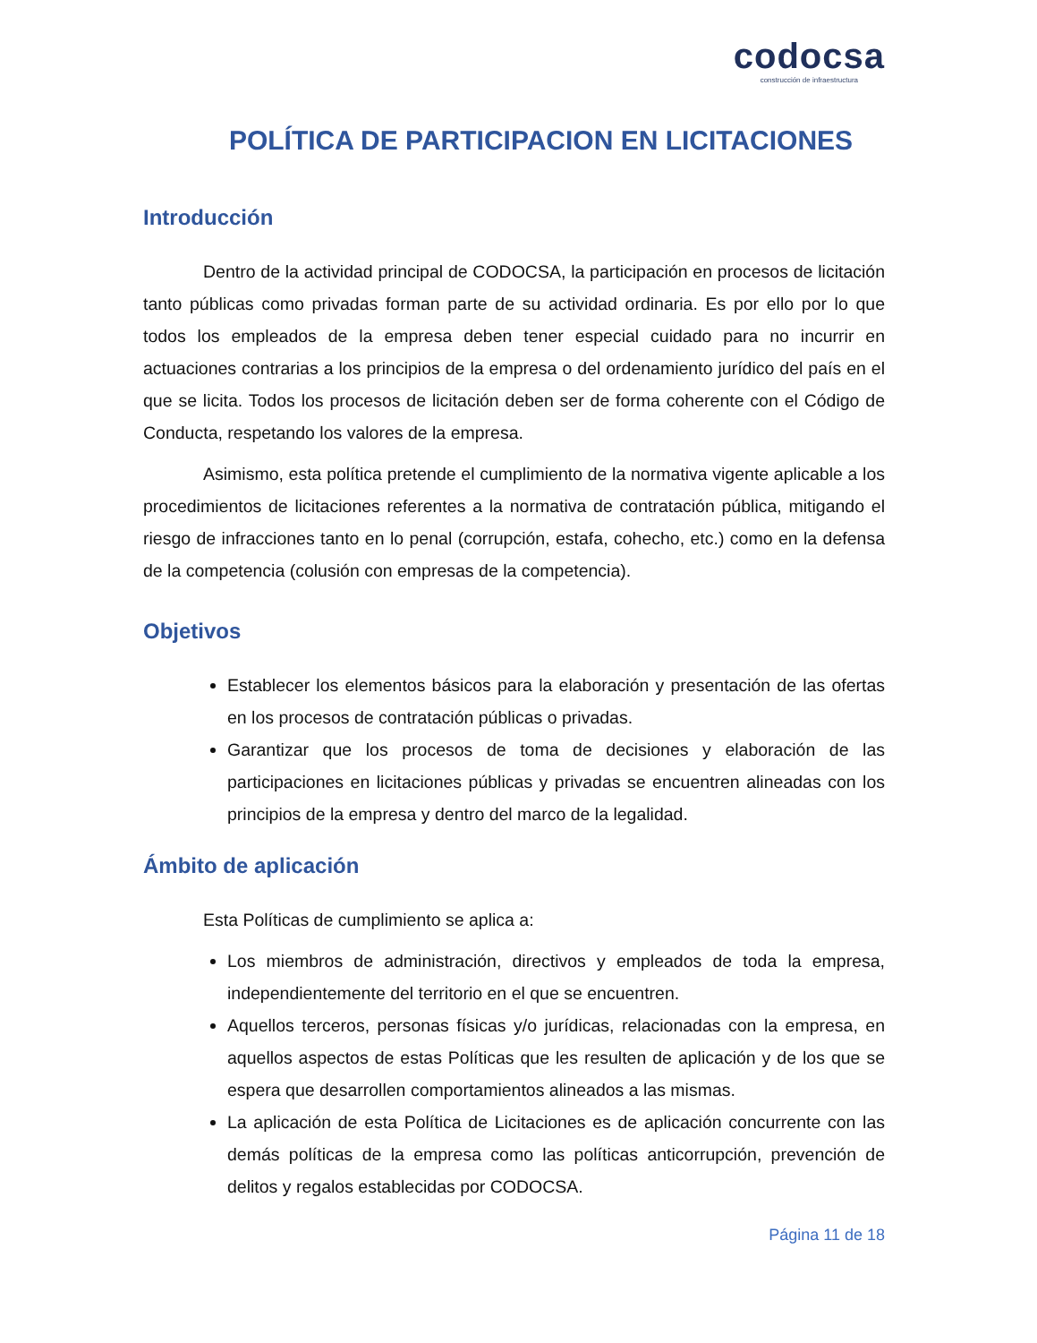codocsa
construcción de infraestructura
POLÍTICA DE PARTICIPACION EN LICITACIONES
Introducción
Dentro de la actividad principal de CODOCSA, la participación en procesos de licitación tanto públicas como privadas forman parte de su actividad ordinaria. Es por ello por lo que todos los empleados de la empresa deben tener especial cuidado para no incurrir en actuaciones contrarias a los principios de la empresa o del ordenamiento jurídico del país en el que se licita. Todos los procesos de licitación deben ser de forma coherente con el Código de Conducta, respetando los valores de la empresa.
Asimismo, esta política pretende el cumplimiento de la normativa vigente aplicable a los procedimientos de licitaciones referentes a la normativa de contratación pública, mitigando el riesgo de infracciones tanto en lo penal (corrupción, estafa, cohecho, etc.) como en la defensa de la competencia (colusión con empresas de la competencia).
Objetivos
Establecer los elementos básicos para la elaboración y presentación de las ofertas en los procesos de contratación públicas o privadas.
Garantizar que los procesos de toma de decisiones y elaboración de las participaciones en licitaciones públicas y privadas se encuentren alineadas con los principios de la empresa y dentro del marco de la legalidad.
Ámbito de aplicación
Esta Políticas de cumplimiento se aplica a:
Los miembros de administración, directivos y empleados de toda la empresa, independientemente del territorio en el que se encuentren.
Aquellos terceros, personas físicas y/o jurídicas, relacionadas con la empresa, en aquellos aspectos de estas Políticas que les resulten de aplicación y de los que se espera que desarrollen comportamientos alineados a las mismas.
La aplicación de esta Política de Licitaciones es de aplicación concurrente con las demás políticas de la empresa como las políticas anticorrupción, prevención de delitos y regalos establecidas por CODOCSA.
Página 11 de 18